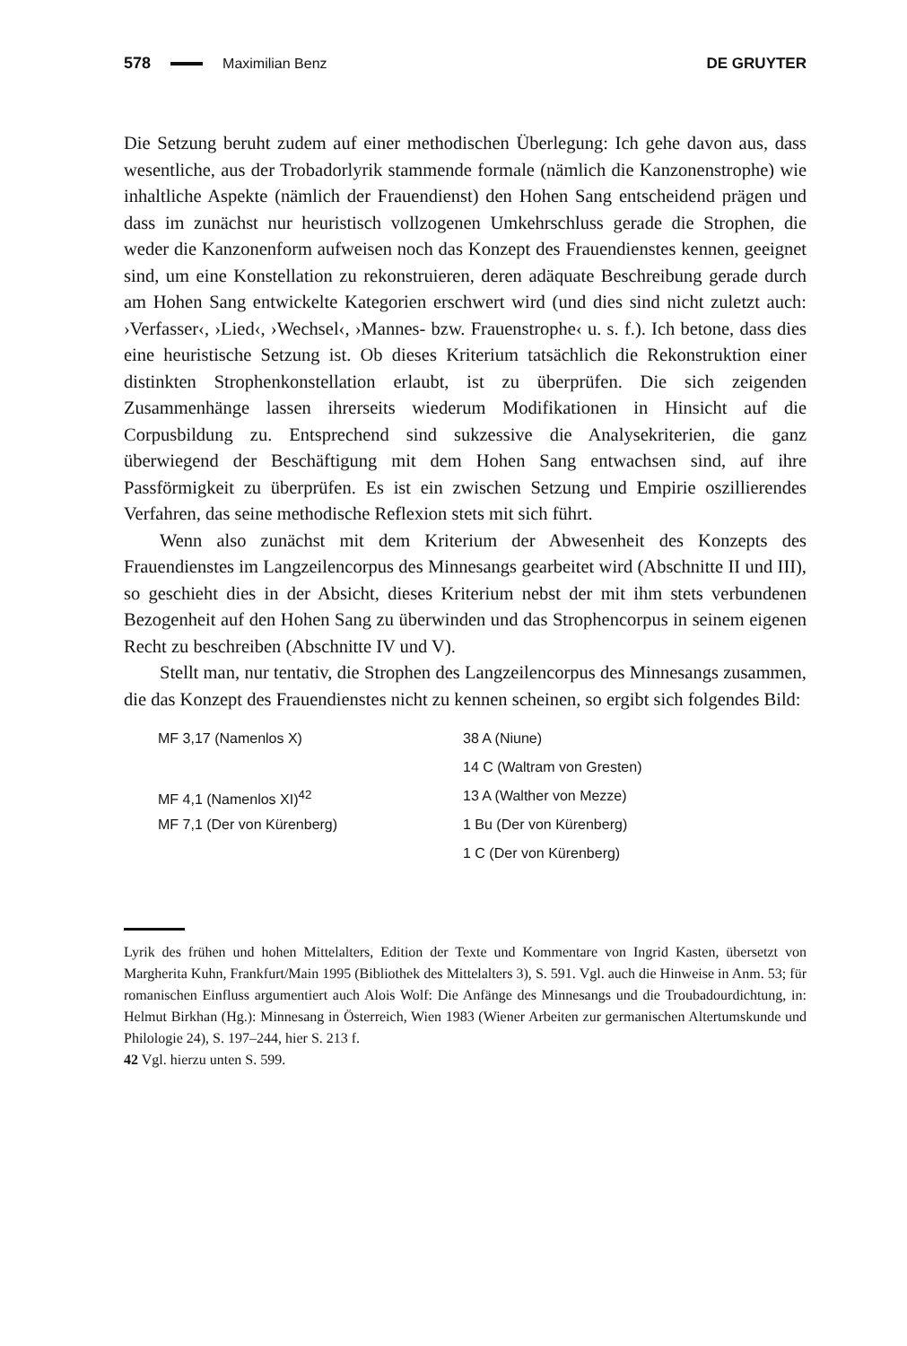578 Maximilian Benz DE GRUYTER
Die Setzung beruht zudem auf einer methodischen Überlegung: Ich gehe davon aus, dass wesentliche, aus der Trobadorlyrik stammende formale (nämlich die Kanzonenstrophe) wie inhaltliche Aspekte (nämlich der Frauendienst) den Hohen Sang entscheidend prägen und dass im zunächst nur heuristisch vollzogenen Umkehrschluss gerade die Strophen, die weder die Kanzonenform aufweisen noch das Konzept des Frauendienstes kennen, geeignet sind, um eine Konstella­tion zu rekonstruieren, deren adäquate Beschreibung gerade durch am Hohen Sang entwickelte Kategorien erschwert wird (und dies sind nicht zuletzt auch: ›Verfasser‹, ›Lied‹, ›Wechsel‹, ›Mannes- bzw. Frauenstrophe‹ u. s. f.). Ich betone, dass dies eine heuristische Setzung ist. Ob dieses Kriterium tatsächlich die Rekonstruktion einer distinkten Strophenkonstellation erlaubt, ist zu überprüfen. Die sich zeigenden Zusammenhänge lassen ihrerseits wiederum Modifikationen in Hinsicht auf die Corpusbildung zu. Entsprechend sind sukzessive die Ana­lysekriterien, die ganz überwiegend der Beschäftigung mit dem Hohen Sang entwachsen sind, auf ihre Passförmigkeit zu überprüfen. Es ist ein zwischen Setzung und Empirie oszillierendes Verfahren, das seine methodische Reflexion stets mit sich führt.
Wenn also zunächst mit dem Kriterium der Abwesenheit des Konzepts des Frauendienstes im Langzeilencorpus des Minnesangs gearbeitet wird (Abschnitte II und III), so geschieht dies in der Absicht, dieses Kriterium nebst der mit ihm stets verbundenen Bezogenheit auf den Hohen Sang zu überwinden und das Strophen­corpus in seinem eigenen Recht zu beschreiben (Abschnitte IV und V).
Stellt man, nur tentativ, die Strophen des Langzeilencorpus des Minnesangs zusammen, die das Konzept des Frauendienstes nicht zu kennen scheinen, so ergibt sich folgendes Bild:
| MF 3,17 (Namenlos X) | 38 A (Niune) |
| | 14 C (Waltram von Gresten) |
| MF 4,1 (Namenlos XI)<sup>42</sup> | 13 A (Walther von Mezze) |
| MF 7,1 (Der von Kürenberg) | 1 Bu (Der von Kürenberg) |
| | 1 C (Der von Kürenberg) |
Lyrik des frühen und hohen Mittelalters, Edition der Texte und Kommentare von Ingrid Kasten, übersetzt von Margherita Kuhn, Frankfurt/Main 1995 (Bibliothek des Mittelalters 3), S. 591. Vgl. auch die Hinweise in Anm. 53; für romanischen Einfluss argumentiert auch Alois Wolf: Die Anfänge des Minnesangs und die Troubadourdichtung, in: Helmut Birkhan (Hg.): Minnesang in Österreich, Wien 1983 (Wiener Arbeiten zur germanischen Altertumskunde und Philologie 24), S. 197–244, hier S. 213 f.
42 Vgl. hierzu unten S. 599.